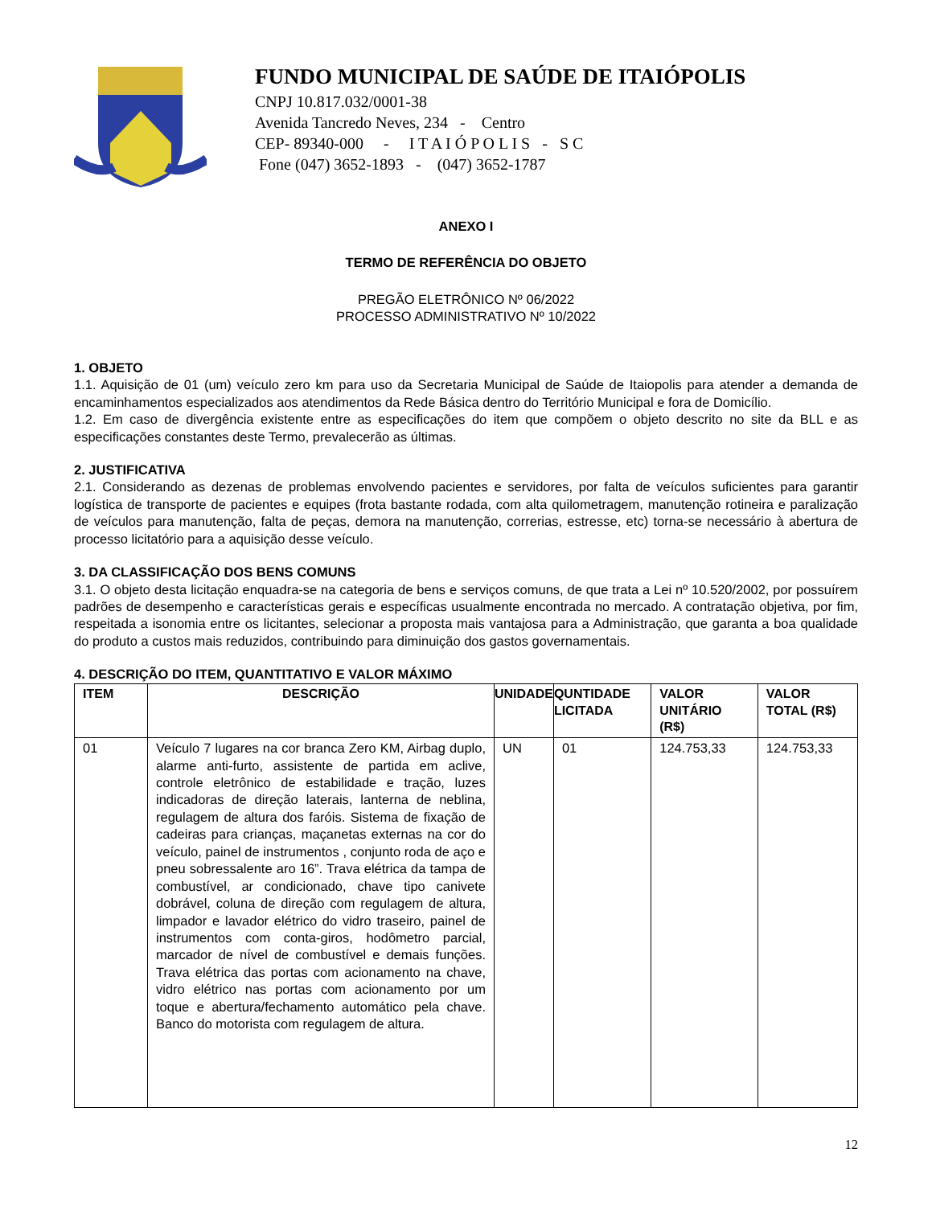FUNDO MUNICIPAL DE SAÚDE DE ITAIÓPOLIS
CNPJ 10.817.032/0001-38
Avenida Tancredo Neves, 234 - Centro
CEP- 89340-000 - I T A I Ó P O L I S - S C
Fone (047) 3652-1893 - (047) 3652-1787
ANEXO I
TERMO DE REFERÊNCIA DO OBJETO
PREGÃO ELETRÔNICO Nº 06/2022
PROCESSO ADMINISTRATIVO Nº 10/2022
1. OBJETO
1.1. Aquisição de 01 (um) veículo zero km para uso da Secretaria Municipal de Saúde de Itaiopolis para atender a demanda de encaminhamentos especializados aos atendimentos da Rede Básica dentro do Território Municipal e fora de Domicílio.
1.2. Em caso de divergência existente entre as especificações do item que compõem o objeto descrito no site da BLL e as especificações constantes deste Termo, prevalecerão as últimas.
2. JUSTIFICATIVA
2.1. Considerando as dezenas de problemas envolvendo pacientes e servidores, por falta de veículos suficientes para garantir logística de transporte de pacientes e equipes (frota bastante rodada, com alta quilometragem, manutenção rotineira e paralização de veículos para manutenção, falta de peças, demora na manutenção, correrias, estresse, etc) torna-se necessário à abertura de processo licitatório para a aquisição desse veículo.
3. DA CLASSIFICAÇÃO DOS BENS COMUNS
3.1. O objeto desta licitação enquadra-se na categoria de bens e serviços comuns, de que trata a Lei nº 10.520/2002, por possuírem padrões de desempenho e características gerais e específicas usualmente encontrada no mercado. A contratação objetiva, por fim, respeitada a isonomia entre os licitantes, selecionar a proposta mais vantajosa para a Administração, que garanta a boa qualidade do produto a custos mais reduzidos, contribuindo para diminuição dos gastos governamentais.
4. DESCRIÇÃO DO ITEM, QUANTITATIVO E VALOR MÁXIMO
| ITEM | DESCRIÇÃO | UNIDADE | QUNTIDADE LICITADA | VALOR UNITÁRIO (R$) | VALOR TOTAL (R$) |
| --- | --- | --- | --- | --- | --- |
| 01 | Veículo 7 lugares na cor branca Zero KM, Airbag duplo, alarme anti-furto, assistente de partida em aclive, controle eletrônico de estabilidade e tração, luzes indicadoras de direção laterais, lanterna de neblina, regulagem de altura dos faróis. Sistema de fixação de cadeiras para crianças, maçanetas externas na cor do veículo, painel de instrumentos , conjunto roda de aço e pneu sobressalente aro 16”. Trava elétrica da tampa de combustível, ar condicionado, chave tipo canivete dobrável, coluna de direção com regulagem de altura, limpador e lavador elétrico do vidro traseiro, painel de instrumentos com conta-giros, hodômetro parcial, marcador de nível de combustível e demais funções. Trava elétrica das portas com acionamento na chave, vidro elétrico nas portas com acionamento por um toque e abertura/fechamento automático pela chave. Banco do motorista com regulagem de altura. | UN | 01 | 124.753,33 | 124.753,33 |
12